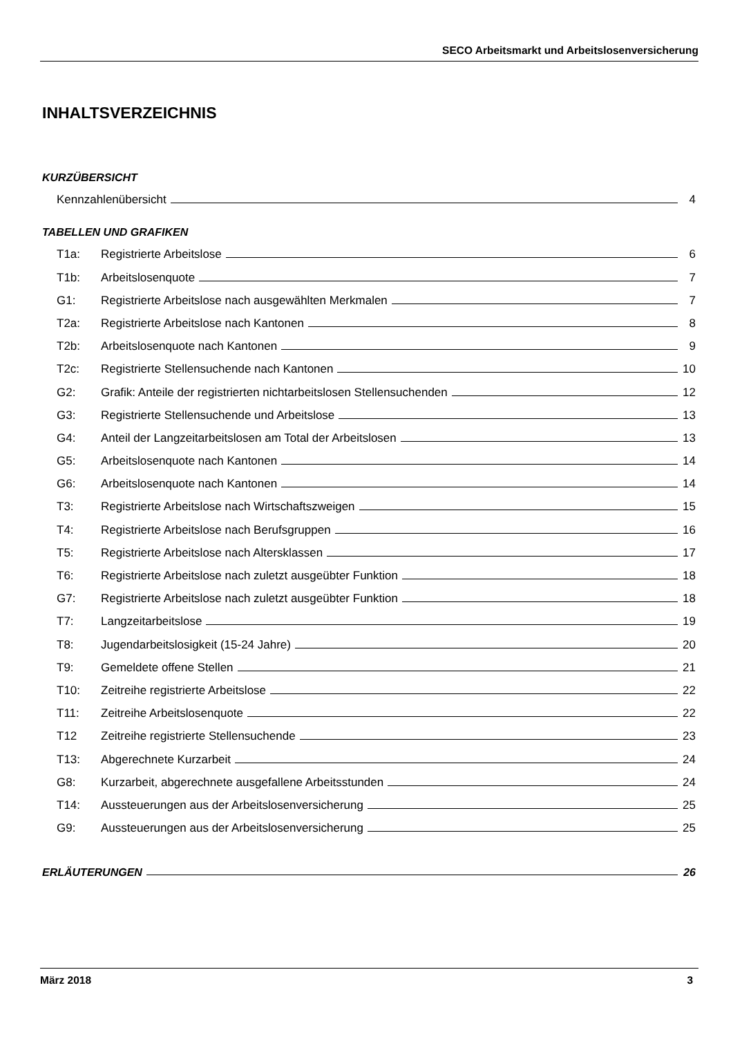SECO Arbeitsmarkt und Arbeitslosenversicherung
INHALTSVERZEICHNIS
KURZÜBERSICHT
Kennzahlenübersicht 4
TABELLEN UND GRAFIKEN
T1a: Registrierte Arbeitslose 6
T1b: Arbeitslosenquote 7
G1: Registrierte Arbeitslose nach ausgewählten Merkmalen 7
T2a: Registrierte Arbeitslose nach Kantonen 8
T2b: Arbeitslosenquote nach Kantonen 9
T2c: Registrierte Stellensuchende nach Kantonen 10
G2: Grafik: Anteile der registrierten nichtarbeitslosen Stellensuchenden 12
G3: Registrierte Stellensuchende und Arbeitslose 13
G4: Anteil der Langzeitarbeitslosen am Total der Arbeitslosen 13
G5: Arbeitslosenquote nach Kantonen 14
G6: Arbeitslosenquote nach Kantonen 14
T3: Registrierte Arbeitslose nach Wirtschaftszweigen 15
T4: Registrierte Arbeitslose nach Berufsgruppen 16
T5: Registrierte Arbeitslose nach Altersklassen 17
T6: Registrierte Arbeitslose nach zuletzt ausgeübter Funktion 18
G7: Registrierte Arbeitslose nach zuletzt ausgeübter Funktion 18
T7: Langzeitarbeitslose 19
T8: Jugendarbeitslosigkeit (15-24 Jahre) 20
T9: Gemeldete offene Stellen 21
T10: Zeitreihe registrierte Arbeitslose 22
T11: Zeitreihe Arbeitslosenquote 22
T12 Zeitreihe registrierte Stellensuchende 23
T13: Abgerechnete Kurzarbeit 24
G8: Kurzarbeit, abgerechnete ausgefallene Arbeitsstunden 24
T14: Aussteuerungen aus der Arbeitslosenversicherung 25
G9: Aussteuerungen aus der Arbeitslosenversicherung 25
ERLÄUTERUNGEN 26
März 2018 3